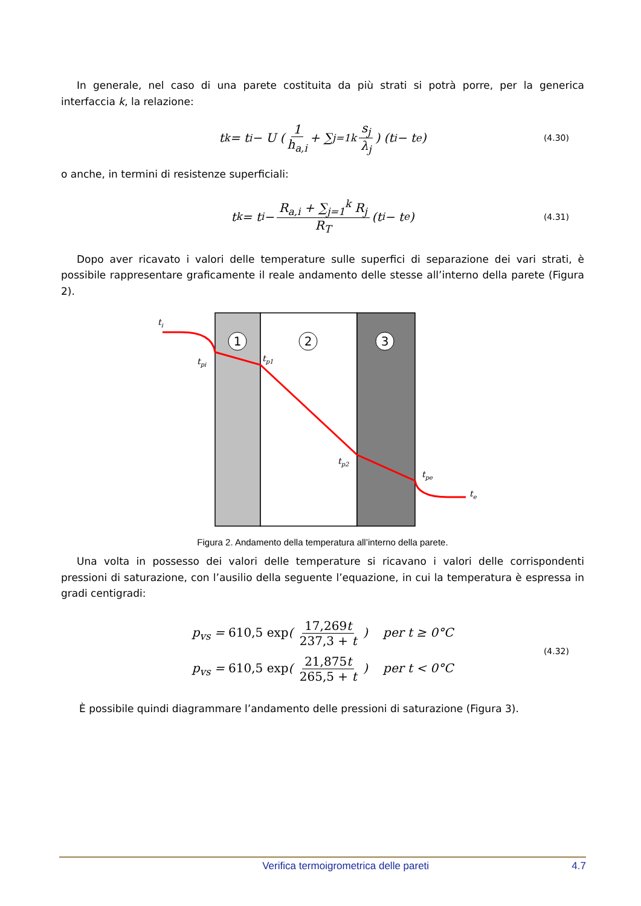In generale, nel caso di una parete costituita da più strati si potrà porre, per la generica interfaccia k, la relazione:
t<sub>k</sub> = t<sub>i</sub> − U ( 1 h<sub>a,i</sub> + ∑<sub>j=1</sub><sup>k</sup> s<sub>j</sub> λ<sub>j</sub> ) (t<sub>i</sub> − t<sub>e</sub>) (4.30)
o anche, in termini di resistenze superficiali:
t<sub>k</sub> = t<sub>i</sub> − R<sub>a,i</sub> + ∑<sub>j=1</sub><sup>k</sup> R<sub>j</sub> R<sub>T</sub> (t<sub>i</sub> − t<sub>e</sub>) (4.31)
Dopo aver ricavato i valori delle temperature sulle superfici di separazione dei vari strati, è possibile rappresentare graficamente il reale andamento delle stesse all’interno della parete (Figura 2).
1
2
3
ti
tpi
tp1
tp2
tpe
te
Figura 2. Andamento della temperatura all’interno della parete.
Una volta in possesso dei valori delle temperature si ricavano i valori delle corrispondenti pressioni di saturazione, con l’ausilio della seguente l’equazione, in cui la temperatura è espressa in gradi centigradi:
p<sub>vs</sub> = 610,5 exp( 17,269t 237,3 + t ) per t ≥ 0°C
p<sub>vs</sub> = 610,5 exp( 21,875t 265,5 + t ) per t < 0°C
(4.32)
È possibile quindi diagrammare l’andamento delle pressioni di saturazione (Figura 3).
Verifica termoigrometrica delle pareti 4.7